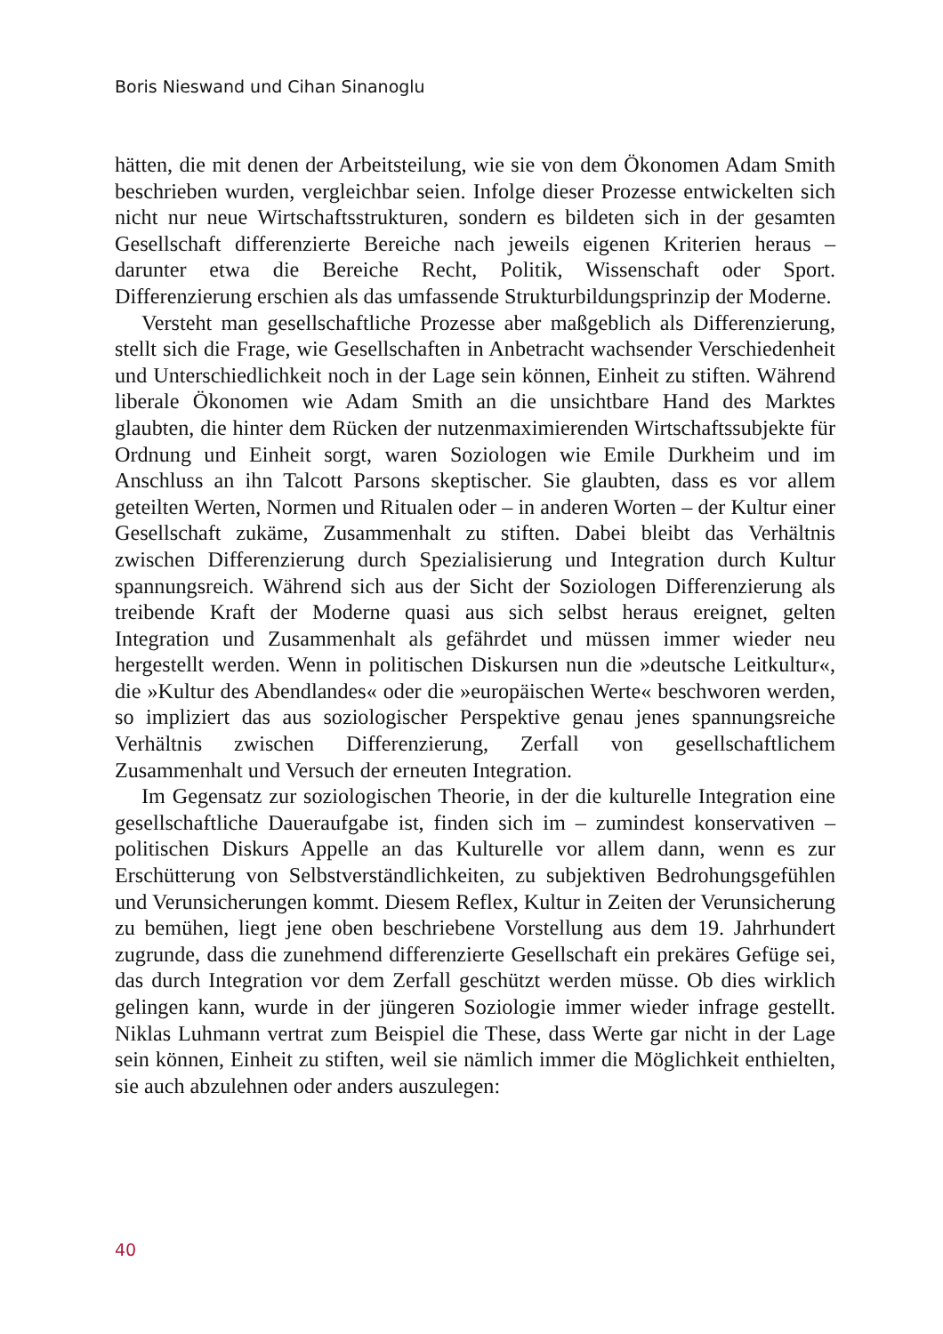Boris Nieswand und Cihan Sinanoglu
hätten, die mit denen der Arbeitsteilung, wie sie von dem Ökonomen Adam Smith beschrieben wurden, vergleichbar seien. Infolge dieser Prozesse entwickelten sich nicht nur neue Wirtschaftsstrukturen, sondern es bildeten sich in der gesamten Gesellschaft differenzierte Bereiche nach jeweils eigenen Kriterien heraus – darunter etwa die Bereiche Recht, Politik, Wissenschaft oder Sport. Differenzierung erschien als das umfassende Strukturbildungsprinzip der Moderne.
Versteht man gesellschaftliche Prozesse aber maßgeblich als Differenzierung, stellt sich die Frage, wie Gesellschaften in Anbetracht wachsender Verschiedenheit und Unterschiedlichkeit noch in der Lage sein können, Einheit zu stiften. Während liberale Ökonomen wie Adam Smith an die unsichtbare Hand des Marktes glaubten, die hinter dem Rücken der nutzenmaximierenden Wirtschaftssubjekte für Ordnung und Einheit sorgt, waren Soziologen wie Emile Durkheim und im Anschluss an ihn Talcott Parsons skeptischer. Sie glaubten, dass es vor allem geteilten Werten, Normen und Ritualen oder – in anderen Worten – der Kultur einer Gesellschaft zukäme, Zusammenhalt zu stiften. Dabei bleibt das Verhältnis zwischen Differenzierung durch Spezialisierung und Integration durch Kultur spannungsreich. Während sich aus der Sicht der Soziologen Differenzierung als treibende Kraft der Moderne quasi aus sich selbst heraus ereignet, gelten Integration und Zusammenhalt als gefährdet und müssen immer wieder neu hergestellt werden. Wenn in politischen Diskursen nun die »deutsche Leitkultur«, die »Kultur des Abendlandes« oder die »europäischen Werte« beschworen werden, so impliziert das aus soziologischer Perspektive genau jenes spannungsreiche Verhältnis zwischen Differenzierung, Zerfall von gesellschaftlichem Zusammenhalt und Versuch der erneuten Integration.
Im Gegensatz zur soziologischen Theorie, in der die kulturelle Integration eine gesellschaftliche Daueraufgabe ist, finden sich im – zumindest konservativen – politischen Diskurs Appelle an das Kulturelle vor allem dann, wenn es zur Erschütterung von Selbstverständlichkeiten, zu subjektiven Bedrohungsgefühlen und Verunsicherungen kommt. Diesem Reflex, Kultur in Zeiten der Verunsicherung zu bemühen, liegt jene oben beschriebene Vorstellung aus dem 19. Jahrhundert zugrunde, dass die zunehmend differenzierte Gesellschaft ein prekäres Gefüge sei, das durch Integration vor dem Zerfall geschützt werden müsse. Ob dies wirklich gelingen kann, wurde in der jüngeren Soziologie immer wieder infrage gestellt. Niklas Luhmann vertrat zum Beispiel die These, dass Werte gar nicht in der Lage sein können, Einheit zu stiften, weil sie nämlich immer die Möglichkeit enthielten, sie auch abzulehnen oder anders auszulegen:
40